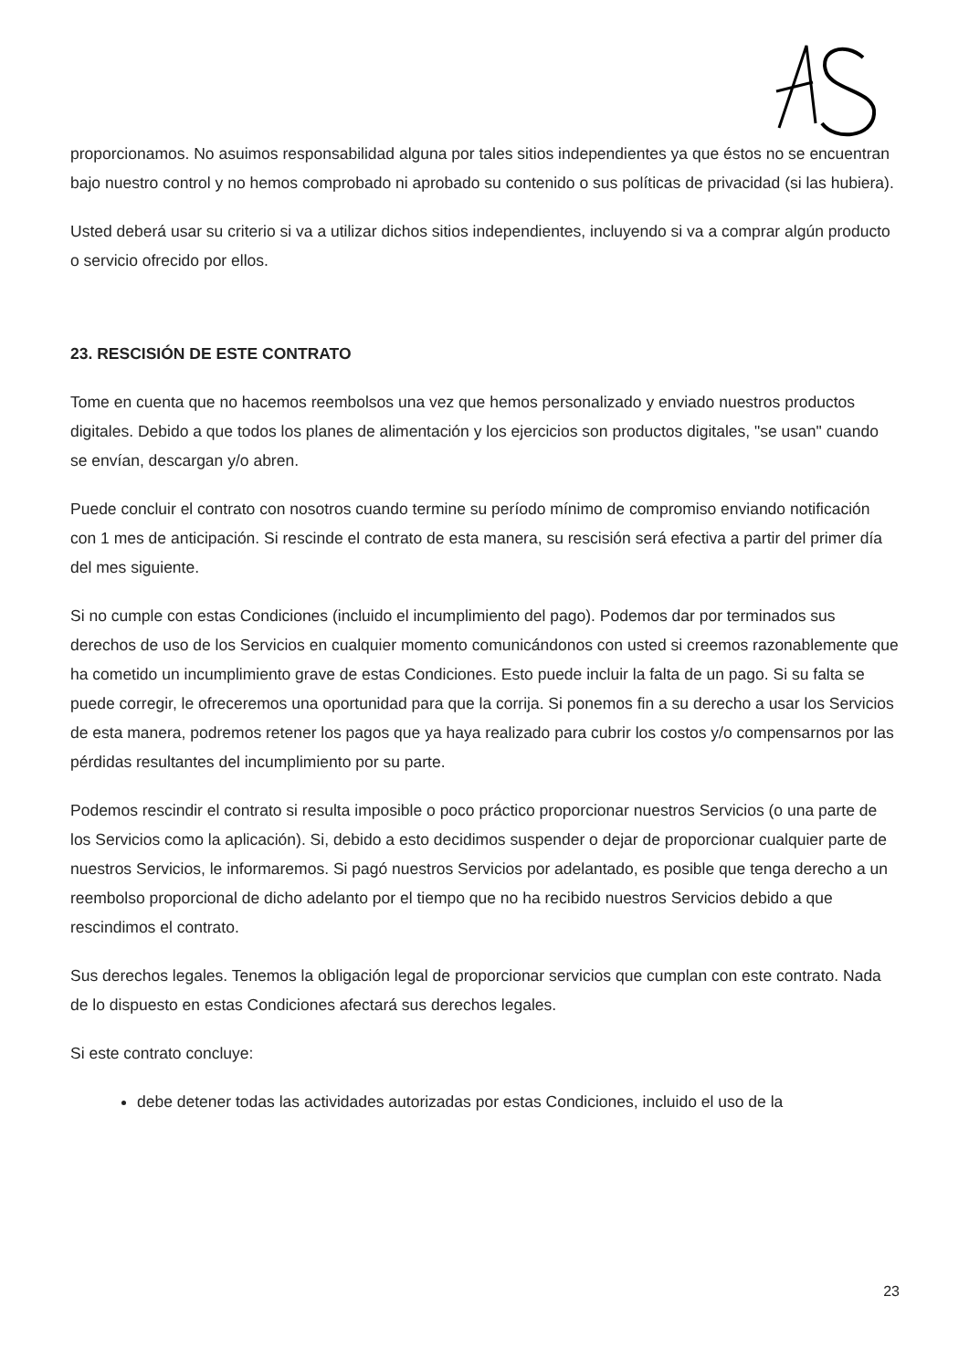proporcionamos. No asuimos responsabilidad alguna por tales sitios independientes ya que éstos no se encuentran bajo nuestro control y no hemos comprobado ni aprobado su contenido o sus políticas de privacidad (si las hubiera).
Usted deberá usar su criterio si va a utilizar dichos sitios independientes, incluyendo si va a comprar algún producto o servicio ofrecido por ellos.
23. RESCISIÓN DE ESTE CONTRATO
Tome en cuenta que no hacemos reembolsos una vez que hemos personalizado y enviado nuestros productos digitales. Debido a que todos los planes de alimentación y los ejercicios son productos digitales, "se usan" cuando se envían, descargan y/o abren.
Puede concluir el contrato con nosotros cuando termine su período mínimo de compromiso enviando notificación con 1 mes de anticipación. Si rescinde el contrato de esta manera, su rescisión será efectiva a partir del primer día del mes siguiente.
Si no cumple con estas Condiciones (incluido el incumplimiento del pago). Podemos dar por terminados sus derechos de uso de los Servicios en cualquier momento comunicándonos con usted si creemos razonablemente que ha cometido un incumplimiento grave de estas Condiciones. Esto puede incluir la falta de un pago. Si su falta se puede corregir, le ofreceremos una oportunidad para que la corrija. Si ponemos fin a su derecho a usar los Servicios de esta manera, podremos retener los pagos que ya haya realizado para cubrir los costos y/o compensarnos por las pérdidas resultantes del incumplimiento por su parte.
Podemos rescindir el contrato si resulta imposible o poco práctico proporcionar nuestros Servicios (o una parte de los Servicios como la aplicación). Si, debido a esto decidimos suspender o dejar de proporcionar cualquier parte de nuestros Servicios, le informaremos. Si pagó nuestros Servicios por adelantado, es posible que tenga derecho a un reembolso proporcional de dicho adelanto por el tiempo que no ha recibido nuestros Servicios debido a que rescindimos el contrato.
Sus derechos legales. Tenemos la obligación legal de proporcionar servicios que cumplan con este contrato. Nada de lo dispuesto en estas Condiciones afectará sus derechos legales.
Si este contrato concluye:
debe detener todas las actividades autorizadas por estas Condiciones, incluido el uso de la
23